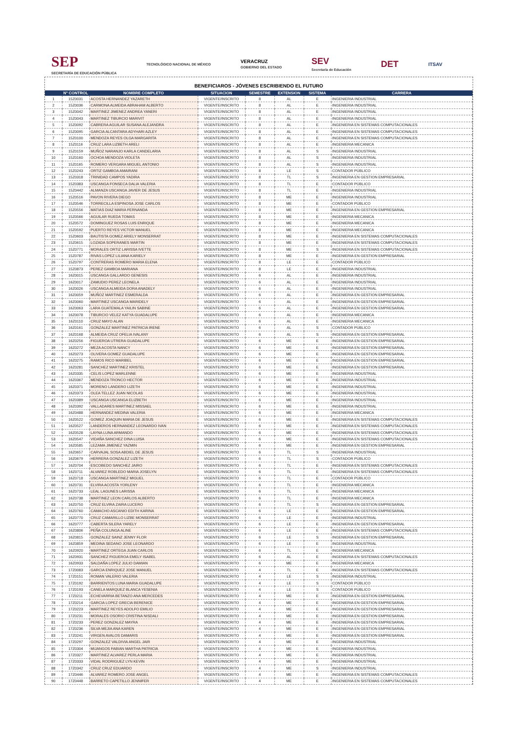SEP
SECRETARÍA DE EDUCACIÓN PÚBLICA
TECNOLÓGICO NACIONAL DE MÉXICO
VERACRUZ
GOBIERNO DEL ESTADO
SEV
Secretaría de Educación
DET
ITSAV
BENEFICIAROS - JÓVENES ESCRIBIENDO EL FUTURO
| | N° CONTROL | NOMBRE COMPLETO | SITUACION | SEMESTRE | EXTENSION | SISTEMA | CARRERA |
| --- | --- | --- | --- | --- | --- | --- | --- |
| 1 | 15Z0031 | ACOSTA HERNANDEZ YAZARETH | VIGENTE/INSCRITO | 8 | AL | E | INGENIERIA INDUSTRIAL |
| 2 | 15Z0036 | CARMONA ALMEIDA ABRAHAM ALBERTO | VIGENTE/INSCRITO | 8 | AL | E | INGENIERIA INDUSTRIAL |
| 3 | 15Z0042 | MARTINEZ JIMENEZ ANDREA YANERI | VIGENTE/INSCRITO | 8 | AL | E | INGENIERIA INDUSTRIAL |
| 4 | 15Z0043 | MARTINEZ TIBURCIO MARIVIT | VIGENTE/INSCRITO | 8 | AL | E | INGENIERIA INDUSTRIAL |
| 5 | 15Z0092 | CABRERA AGUILAR SUSANA ALEJANDRA | VIGENTE/INSCRITO | 8 | AL | E | INGENIERIA EN SISTEMAS COMPUTACIONALES |
| 6 | 15Z0095 | GARCIA ALCANTARA ADYHARI AZLEY | VIGENTE/INSCRITO | 8 | AL | E | INGENIERIA EN SISTEMAS COMPUTACIONALES |
| 7 | 15Z0100 | MENDOZA REYES OLGA MARGARITA | VIGENTE/INSCRITO | 8 | AL | E | INGENIERIA EN SISTEMAS COMPUTACIONALES |
| 8 | 15Z0116 | CRUZ LARA LIZBETH ARELI | VIGENTE/INSCRITO | 8 | AL | E | INGENIERIA MECANICA |
| 9 | 15Z0159 | MUÑOZ NARANJO KARLA CANDELARIA | VIGENTE/INSCRITO | 8 | AL | S | INGENIERIA INDUSTRIAL |
| 10 | 15Z0160 | OCHOA MENDOZA VIOLETA | VIGENTE/INSCRITO | 8 | AL | S | INGENIERIA INDUSTRIAL |
| 11 | 15Z0165 | ROMERO VERGARA MIGUEL ANTONIO | VIGENTE/INSCRITO | 8 | AL | S | INGENIERIA INDUSTRIAL |
| 12 | 15Z0243 | ORTIZ GAMBOA AMAIRANI | VIGENTE/INSCRITO | 8 | LE | S | CONTADOR PÚBLICO |
| 13 | 15Z0318 | TRINIDAD CAMPOS YADIRA | VIGENTE/INSCRITO | 8 | TL | S | INGENIERIA EN GESTION EMPRESARIAL |
| 14 | 15Z0383 | USCANGA FONSECA DALIA VALERIA | VIGENTE/INSCRITO | 8 | TL | E | CONTADOR PÚBLICO |
| 15 | 15Z0442 | ALMANZA USCANGA JAVIER DE JESUS | VIGENTE/INSCRITO | 8 | TL | E | INGENIERIA INDUSTRIAL |
| 16 | 15Z0516 | PAVON RIVERA DIEGO | VIGENTE/INSCRITO | 8 | ME | E | INGENIERIA INDUSTRIAL |
| 17 | 15Z0546 | TORRECILLA ESPINOSA JOSE CARLOS | VIGENTE/INSCRITO | 8 | ME | E | CONTADOR PÚBLICO |
| 18 | 15Z0556 | MATIAS DIAZ MARIA FERNANDA | VIGENTE/INSCRITO | 8 | ME | E | INGENIERIA EN GESTION EMPRESARIAL |
| 19 | 15Z0566 | AGUILAR RUEDA TOMAS | VIGENTE/INSCRITO | 8 | ME | E | INGENIERIA MECANICA |
| 20 | 15Z0572 | DOMINGUEZ ROSAS LUIS ENRIQUE | VIGENTE/INSCRITO | 8 | ME | E | INGENIERIA MECANICA |
| 21 | 15Z0592 | PUERTO REYES VICTOR MANUEL | VIGENTE/INSCRITO | 8 | ME | E | INGENIERIA MECANICA |
| 22 | 15Z0603 | BAUTISTA GOMEZ ARIELY MONSERRAT | VIGENTE/INSCRITO | 8 | ME | E | INGENIERIA EN SISTEMAS COMPUTACIONALES |
| 23 | 15Z0615 | LOZADA SOPERANES MARTIN | VIGENTE/INSCRITO | 8 | ME | E | INGENIERIA EN SISTEMAS COMPUTACIONALES |
| 24 | 15Z0771 | MORALES ORTIZ LARISSA IVETTE | VIGENTE/INSCRITO | 8 | ME | S | INGENIERIA EN SISTEMAS COMPUTACIONALES |
| 25 | 15Z0787 | RIVAS LOPEZ LILIANA KARIELY | VIGENTE/INSCRITO | 8 | ME | E | INGENIERIA EN GESTION EMPRESARIAL |
| 26 | 15Z0797 | CONTRERAS ROMERO MARIA ELENA | VIGENTE/INSCRITO | 8 | LE | E | CONTADOR PÚBLICO |
| 27 | 15Z0873 | PEREZ GAMBOA MARIANA | VIGENTE/INSCRITO | 8 | LE | E | INGENIERIA INDUSTRIAL |
| 28 | 16Z0015 | USCANGA GALLARDO GENESIS | VIGENTE/INSCRITO | 6 | AL | E | INGENIERIA INDUSTRIAL |
| 29 | 16Z0017 | ZAMUDIO PEREZ LEONELA | VIGENTE/INSCRITO | 6 | AL | E | INGENIERIA INDUSTRIAL |
| 30 | 16Z0026 | USCANGA ALMEIDA DORA ANADELY | VIGENTE/INSCRITO | 6 | AL | E | INGENIERIA INDUSTRIAL |
| 31 | 16Z0059 | MUÑOZ MARTINEZ ESMERALDA | VIGENTE/INSCRITO | 6 | AL | E | INGENIERIA EN GESTION EMPRESARIAL |
| 32 | 16Z0060 | MARTINEZ USCANGA MARIDELY | VIGENTE/INSCRITO | 6 | AL | E | INGENIERIA EN GESTION EMPRESARIAL |
| 33 | 16Z0063 | LARA GUATEMALA YAILIN SABINE | VIGENTE/INSCRITO | 6 | AL | E | INGENIERIA EN GESTION EMPRESARIAL |
| 34 | 16Z0078 | TIBURCIO VELEZ KATYA GUADALUPE | VIGENTE/INSCRITO | 6 | AL | E | INGENIERIA MECANICA |
| 35 | 16Z0110 | CRUZ MAYO ALAN | VIGENTE/INSCRITO | 6 | AL | E | INGENIERIA MECANICA |
| 36 | 16Z0161 | GONZALEZ MARTINEZ PATRICIA IRENE | VIGENTE/INSCRITO | 6 | AL | S | CONTADOR PÚBLICO |
| 37 | 16Z0168 | ALMEIDA CRUZ OFELIA IVALANY | VIGENTE/INSCRITO | 6 | AL | S | INGENIERIA EN GESTION EMPRESARIAL |
| 38 | 16Z0256 | FIGUEROA UTRERA GUADALUPE | VIGENTE/INSCRITO | 6 | ME | E | INGENIERIA EN GESTION EMPRESARIAL |
| 39 | 16Z0272 | MEZA ACOSTA NANCY | VIGENTE/INSCRITO | 6 | ME | E | INGENIERIA EN GESTION EMPRESARIAL |
| 40 | 16Z0273 | OLIVERA GOMEZ GUADALUPE | VIGENTE/INSCRITO | 6 | ME | E | INGENIERIA EN GESTION EMPRESARIAL |
| 41 | 16Z0275 | RAMOS RICO MARIBEL | VIGENTE/INSCRITO | 6 | ME | E | INGENIERIA EN GESTION EMPRESARIAL |
| 42 | 16Z0281 | SANCHEZ MARTINEZ KRISTEL | VIGENTE/INSCRITO | 6 | ME | E | INGENIERIA EN GESTION EMPRESARIAL |
| 43 | 16Z0335 | CELIS LOPEZ MARLENNE | VIGENTE/INSCRITO | 6 | ME | E | INGENIERIA INDUSTRIAL |
| 44 | 16Z0367 | MENDOZA TRONCO HECTOR | VIGENTE/INSCRITO | 6 | ME | E | INGENIERIA INDUSTRIAL |
| 45 | 16Z0371 | MORENO LANDERO LIZETH | VIGENTE/INSCRITO | 6 | ME | E | INGENIERIA INDUSTRIAL |
| 46 | 16Z0373 | OLEA TELLEZ JUAN NICOLAS | VIGENTE/INSCRITO | 6 | ME | E | INGENIERIA INDUSTRIAL |
| 47 | 16Z0389 | USCANGA USCANGA ELIZBETH | VIGENTE/INSCRITO | 6 | ME | E | INGENIERIA INDUSTRIAL |
| 48 | 16Z0392 | VALLADARES MARTINEZ MISSAEL | VIGENTE/INSCRITO | 6 | ME | E | INGENIERIA INDUSTRIAL |
| 49 | 16Z0488 | HERNANDEZ MEDINA VALERIA | VIGENTE/INSCRITO | 6 | ME | E | INGENIERIA MECANICA |
| 50 | 16Z0522 | GOMEZ JOAQUIN MARIA DE JESUS | VIGENTE/INSCRITO | 6 | ME | E | INGENIERIA EN SISTEMAS COMPUTACIONALES |
| 51 | 16Z0527 | LANDEROS HERNANDEZ LEONARDO IVAN | VIGENTE/INSCRITO | 6 | ME | E | INGENIERIA EN SISTEMAS COMPUTACIONALES |
| 52 | 16Z0528 | LAYNA LUNA ARMANDO | VIGENTE/INSCRITO | 6 | ME | E | INGENIERIA EN SISTEMAS COMPUTACIONALES |
| 53 | 16Z0547 | VIDAÑA SANCHEZ DINA LUISA | VIGENTE/INSCRITO | 6 | ME | E | INGENIERIA EN SISTEMAS COMPUTACIONALES |
| 54 | 16Z0585 | LEZAMA JIMENEZ YAZMIN | VIGENTE/INSCRITO | 6 | ME | E | INGENIERIA EN GESTION EMPRESARIAL |
| 55 | 16Z0657 | CARVAJAL SOSA ABDIEL DE JESUS | VIGENTE/INSCRITO | 6 | TL | S | INGENIERIA INDUSTRIAL |
| 56 | 16Z0679 | HERRERA GONZALEZ LIZETH | VIGENTE/INSCRITO | 6 | TL | S | CONTADOR PÚBLICO |
| 57 | 16Z0704 | ESCOBEDO SANCHEZ JAIRO | VIGENTE/INSCRITO | 6 | TL | E | INGENIERIA EN SISTEMAS COMPUTACIONALES |
| 58 | 16Z0711 | ALVAREZ ROBLEDO MARIA JOSELYN | VIGENTE/INSCRITO | 6 | TL | E | INGENIERIA EN SISTEMAS COMPUTACIONALES |
| 59 | 16Z0718 | USCANGA MARTINEZ MIGUEL | VIGENTE/INSCRITO | 6 | TL | E | CONTADOR PÚBLICO |
| 60 | 16Z0731 | ELVIRA ACOSTA YORLENY | VIGENTE/INSCRITO | 6 | TL | E | INGENIERIA MECANICA |
| 61 | 16Z0733 | LEAL LAGUNES LARISSA | VIGENTE/INSCRITO | 6 | TL | E | INGENIERIA MECANICA |
| 62 | 16Z0738 | MARTINEZ LEON CARLOS ALBERTO | VIGENTE/INSCRITO | 6 | TL | E | INGENIERIA MECANICA |
| 63 | 16Z0750 | CRUZ ELVIRA ZAIRA LUCERO | VIGENTE/INSCRITO | 6 | TL | S | INGENIERIA EN GESTION EMPRESARIAL |
| 64 | 16Z0760 | CAMACHO ASCANIO EDITH KARINA | VIGENTE/INSCRITO | 6 | LE | E | INGENIERIA EN GESTION EMPRESARIAL |
| 65 | 16Z0770 | CRUZ CAMARILLO LIZBE MONSERRAT | VIGENTE/INSCRITO | 6 | LE | E | INGENIERIA INDUSTRIAL |
| 66 | 16Z0777 | CABERTA SILERA YARELY | VIGENTE/INSCRITO | 6 | LE | E | INGENIERIA EN GESTION EMPRESARIAL |
| 67 | 16Z0806 | PEÑA COLUNGA ALINE | VIGENTE/INSCRITO | 6 | LE | E | INGENIERIA EN SISTEMAS COMPUTACIONALES |
| 68 | 16Z0815 | GONZALEZ SAINZ JENNY FLOR | VIGENTE/INSCRITO | 6 | LE | S | INGENIERIA EN GESTION EMPRESARIAL |
| 69 | 16Z0859 | MEDINA SEDANO JOSE LEONARDO | VIGENTE/INSCRITO | 6 | LE | E | INGENIERIA INDUSTRIAL |
| 70 | 16Z0920 | MARTINEZ ORTEGA JUAN CARLOS | VIGENTE/INSCRITO | 6 | TL | E | INGENIERIA MECANICA |
| 71 | 16Z0931 | SANCHEZ FIGUEROA EMELY ISABEL | VIGENTE/INSCRITO | 6 | AL | E | INGENIERIA EN SISTEMAS COMPUTACIONALES |
| 72 | 16Z0933 | SALDAÑA LOPEZ JULIO DAMIAN | VIGENTE/INSCRITO | 6 | ME | E | INGENIERIA MECANICA |
| 73 | 17Z0083 | GARCIA ENRIQUEZ JOSE MANUEL | VIGENTE/INSCRITO | 4 | TL | E | INGENIERIA EN SISTEMAS COMPUTACIONALES |
| 74 | 17Z0151 | ROMAN VALERIO VALERIA | VIGENTE/INSCRITO | 4 | LE | S | INGENIERIA INDUSTRIAL |
| 75 | 17Z0192 | BARRIENTOS LUNA MARIA GUADALUPE | VIGENTE/INSCRITO | 4 | LE | S | CONTADOR PÚBLICO |
| 76 | 17Z0193 | CANELA MARQUEZ BLANCA YESENIA | VIGENTE/INSCRITO | 4 | LE | S | CONTADOR PÚBLICO |
| 77 | 17Z0211 | ECHEVARRIA BETANZO ANA MERCEDES | VIGENTE/INSCRITO | 4 | ME | E | INGENIERIA EN GESTION EMPRESARIAL |
| 78 | 17Z0214 | GARCIA LOPEZ GRECIA BERENICE | VIGENTE/INSCRITO | 4 | ME | E | INGENIERIA EN GESTION EMPRESARIAL |
| 79 | 17Z0223 | MARTINEZ REYES ADOLFO EMILIO | VIGENTE/INSCRITO | 4 | ME | E | INGENIERIA EN GESTION EMPRESARIAL |
| 80 | 17Z0231 | MORALES OSORIO CRISTINA NISDALI | VIGENTE/INSCRITO | 4 | ME | E | INGENIERIA EN GESTION EMPRESARIAL |
| 81 | 17Z0233 | PEREZ GONZALEZ MAYRA | VIGENTE/INSCRITO | 4 | ME | E | INGENIERIA EN GESTION EMPRESARIAL |
| 82 | 17Z0236 | SILVA MEJIA ANA KAREN | VIGENTE/INSCRITO | 4 | ME | E | INGENIERIA EN GESTION EMPRESARIAL |
| 83 | 17Z0241 | VIRGEN AVALOS DAMARIS | VIGENTE/INSCRITO | 4 | ME | E | INGENIERIA EN GESTION EMPRESARIAL |
| 84 | 17Z0297 | GONZALEZ VALDIVIA ANGEL JAIR | VIGENTE/INSCRITO | 4 | ME | E | INGENIERIA INDUSTRIAL |
| 85 | 17Z0304 | MIJANGOS FABIAN MARTHA PATRICIA | VIGENTE/INSCRITO | 4 | ME | E | INGENIERIA INDUSTRIAL |
| 86 | 17Z0327 | MARTINEZ ALVAREZ PERLA MARIA | VIGENTE/INSCRITO | 4 | ME | E | INGENIERIA INDUSTRIAL |
| 87 | 17Z0333 | VIDAL RODRIGUEZ LYN KEVIN | VIGENTE/INSCRITO | 4 | ME | E | INGENIERIA INDUSTRIAL |
| 88 | 17Z0342 | CRUZ CRUZ EDUARDO | VIGENTE/INSCRITO | 4 | ME | S | INGENIERIA INDUSTRIAL |
| 89 | 17Z0446 | ALVAREZ ROMERO JOSE ANGEL | VIGENTE/INSCRITO | 4 | ME | E | INGENIERIA EN SISTEMAS COMPUTACIONALES |
| 90 | 17Z0448 | BARRETO CAPETILLO JENNIFER | VIGENTE/INSCRITO | 4 | ME | E | INGENIERIA EN SISTEMAS COMPUTACIONALES |